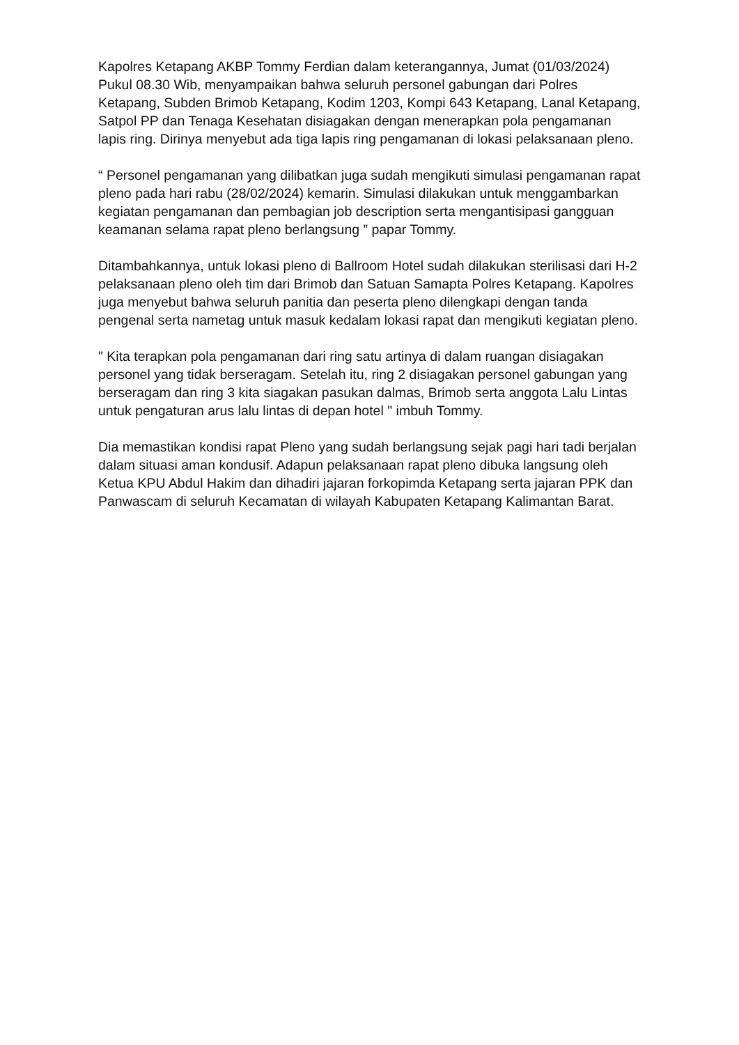Kapolres Ketapang AKBP Tommy Ferdian dalam keterangannya, Jumat (01/03/2024) Pukul 08.30 Wib, menyampaikan bahwa seluruh personel gabungan dari Polres Ketapang, Subden Brimob Ketapang, Kodim 1203, Kompi 643 Ketapang, Lanal Ketapang, Satpol PP dan Tenaga Kesehatan disiagakan dengan menerapkan pola pengamanan lapis ring. Dirinya menyebut ada tiga lapis ring pengamanan di lokasi pelaksanaan pleno.
“ Personel pengamanan yang dilibatkan juga sudah mengikuti simulasi pengamanan rapat pleno pada hari rabu (28/02/2024) kemarin. Simulasi dilakukan untuk menggambarkan kegiatan pengamanan dan pembagian job description serta mengantisipasi gangguan keamanan selama rapat pleno berlangsung ” papar Tommy.
Ditambahkannya, untuk lokasi pleno di Ballroom Hotel sudah dilakukan sterilisasi dari H-2 pelaksanaan pleno oleh tim dari Brimob dan Satuan Samapta Polres Ketapang. Kapolres juga menyebut bahwa seluruh panitia dan peserta pleno dilengkapi dengan tanda pengenal serta nametag untuk masuk kedalam lokasi rapat dan mengikuti kegiatan pleno.
" Kita terapkan pola pengamanan dari ring satu artinya di dalam ruangan disiagakan personel yang tidak berseragam. Setelah itu, ring 2 disiagakan personel gabungan yang berseragam dan ring 3 kita siagakan pasukan dalmas, Brimob serta anggota Lalu Lintas untuk pengaturan arus lalu lintas di depan hotel " imbuh Tommy.
Dia memastikan kondisi rapat Pleno yang sudah berlangsung sejak pagi hari tadi berjalan dalam situasi aman kondusif. Adapun pelaksanaan rapat pleno dibuka langsung oleh Ketua KPU Abdul Hakim dan dihadiri jajaran forkopimda Ketapang serta jajaran PPK dan Panwascam di seluruh Kecamatan di wilayah Kabupaten Ketapang Kalimantan Barat.